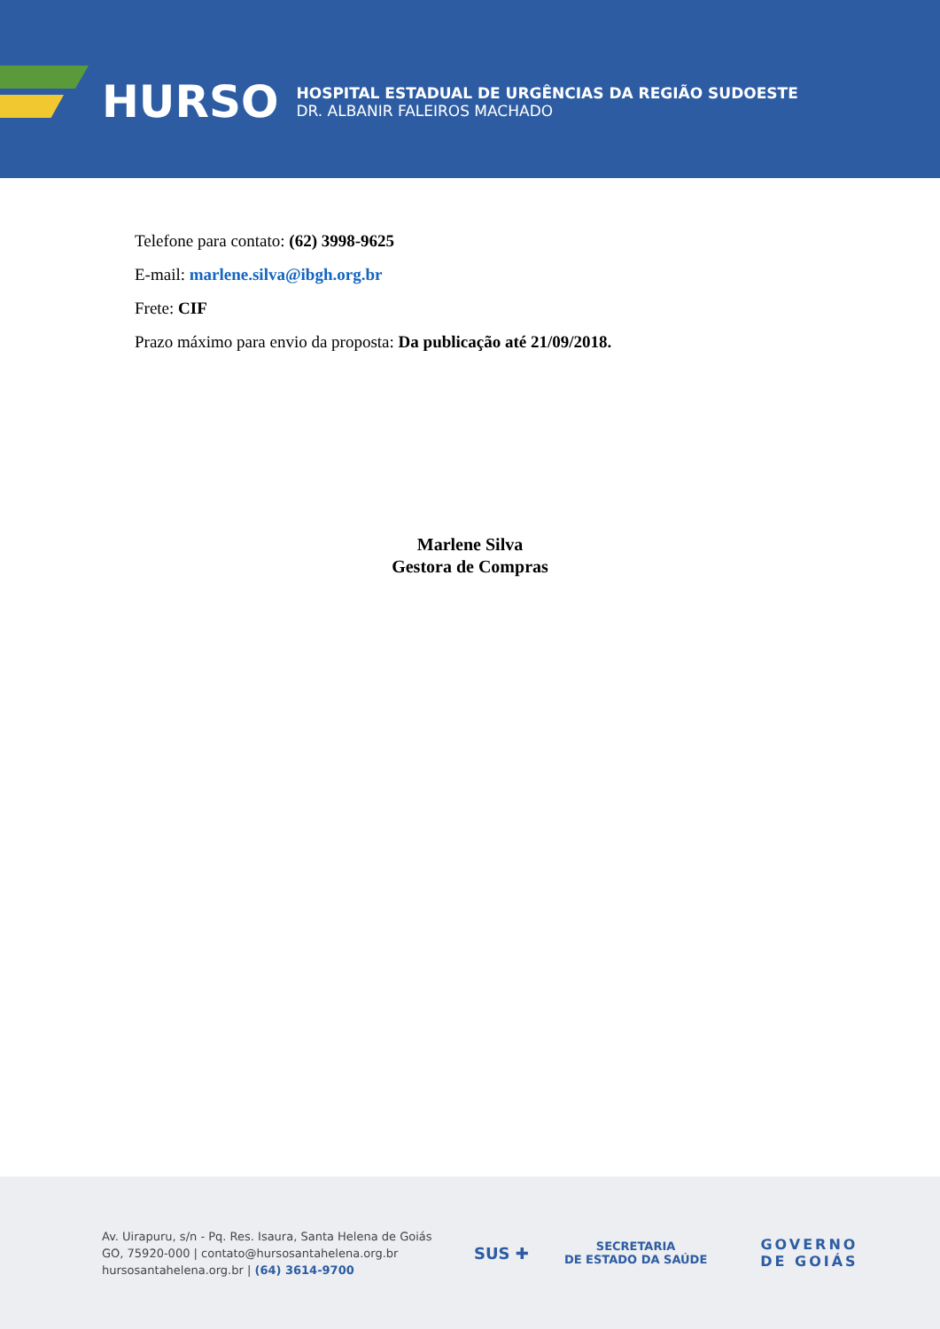HURSO
HOSPITAL ESTADUAL DE URGÊNCIAS DA REGIÃO SUDOESTE
DR. ALBANIR FALEIROS MACHADO
Telefone para contato: (62) 3998-9625
E-mail: marlene.silva@ibgh.org.br
Frete: CIF
Prazo máximo para envio da proposta: Da publicação até 21/09/2018.
Marlene Silva
Gestora de Compras
Av. Uirapuru, s/n - Pq. Res. Isaura, Santa Helena de Goiás
GO, 75920-000 | contato@hursosantahelena.org.br
hursosantahelena.org.br | (64) 3614-9700
SUS ✚
SECRETARIA
DE ESTADO DA SAÚDE
GOVERNO
DE GOIÁS